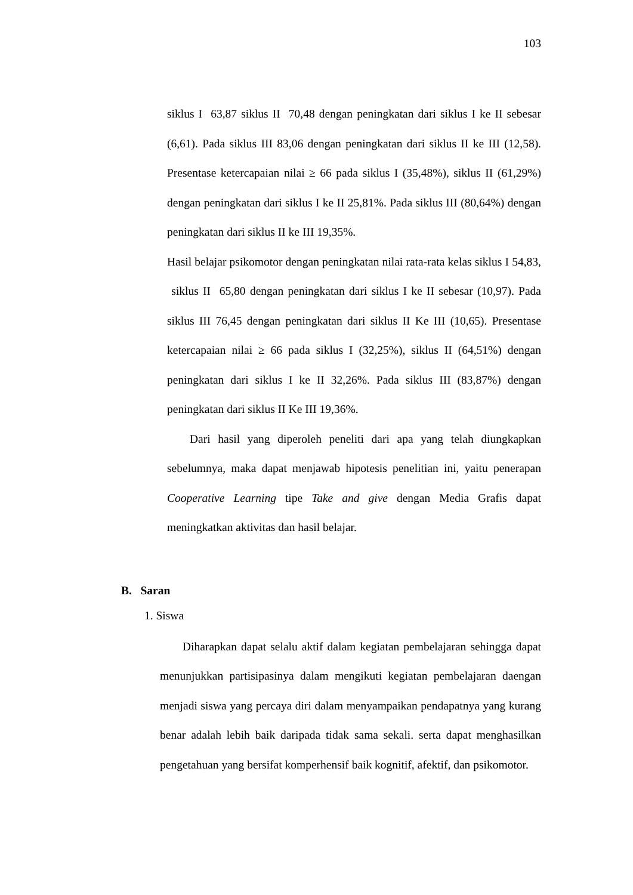103
siklus I 63,87 siklus II 70,48 dengan peningkatan dari siklus I ke II sebesar (6,61). Pada siklus III 83,06 dengan peningkatan dari siklus II ke III (12,58). Presentase ketercapaian nilai ≥ 66 pada siklus I (35,48%), siklus II (61,29%) dengan peningkatan dari siklus I ke II 25,81%. Pada siklus III (80,64%) dengan peningkatan dari siklus II ke III 19,35%.
Hasil belajar psikomotor dengan peningkatan nilai rata-rata kelas siklus I 54,83, siklus II 65,80 dengan peningkatan dari siklus I ke II sebesar (10,97). Pada siklus III 76,45 dengan peningkatan dari siklus II Ke III (10,65). Presentase ketercapaian nilai ≥ 66 pada siklus I (32,25%), siklus II (64,51%) dengan peningkatan dari siklus I ke II 32,26%. Pada siklus III (83,87%) dengan peningkatan dari siklus II Ke III 19,36%.
Dari hasil yang diperoleh peneliti dari apa yang telah diungkapkan sebelumnya, maka dapat menjawab hipotesis penelitian ini, yaitu penerapan Cooperative Learning tipe Take and give dengan Media Grafis dapat meningkatkan aktivitas dan hasil belajar.
B. Saran
1. Siswa
Diharapkan dapat selalu aktif dalam kegiatan pembelajaran sehingga dapat menunjukkan partisipasinya dalam mengikuti kegiatan pembelajaran daengan menjadi siswa yang percaya diri dalam menyampaikan pendapatnya yang kurang benar adalah lebih baik daripada tidak sama sekali. serta dapat menghasilkan pengetahuan yang bersifat komperhensif baik kognitif, afektif, dan psikomotor.